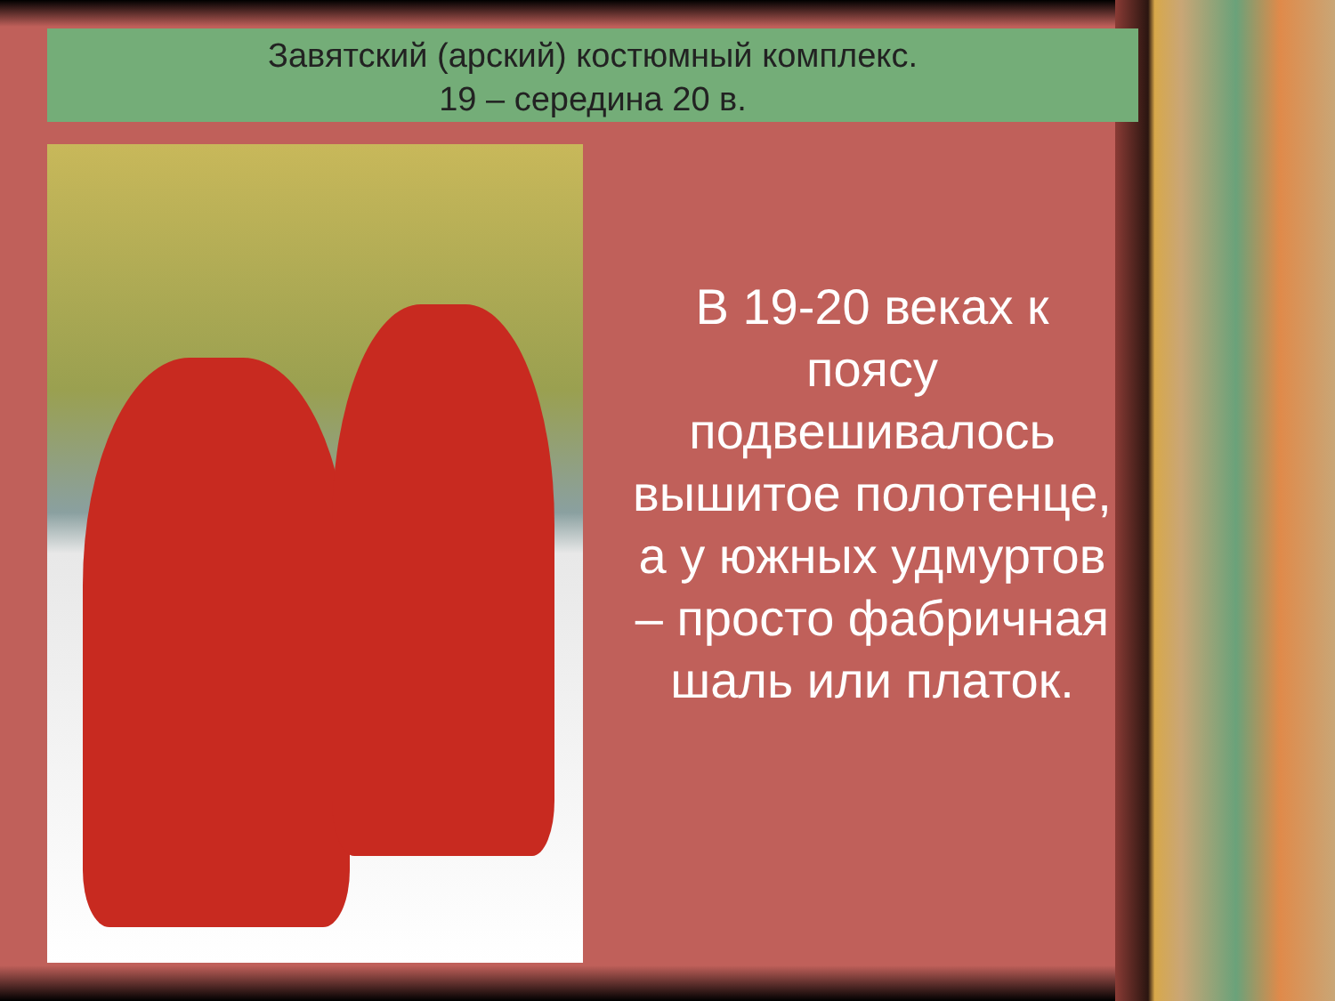Завятский (арский) костюмный комплекс.
19 – середина 20 в.
В 19-20 веках к поясу подвешивалось вышитое полотенце, а у южных удмуртов – просто фабричная шаль или платок.